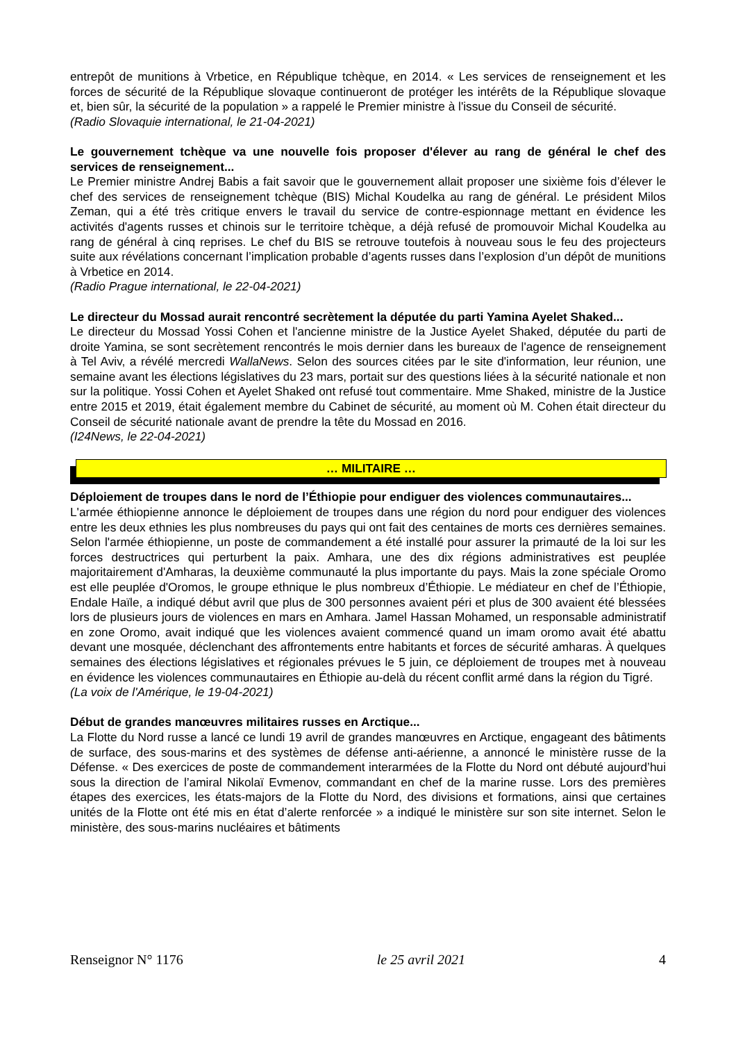entrepôt de munitions à Vrbetice, en République tchèque, en 2014. « Les services de renseignement et les forces de sécurité de la République slovaque continueront de protéger les intérêts de la République slovaque et, bien sûr, la sécurité de la population » a rappelé le Premier ministre à l'issue du Conseil de sécurité.
(Radio Slovaquie international, le 21-04-2021)
Le gouvernement tchèque va une nouvelle fois proposer d'élever au rang de général le chef des services de renseignement...
Le Premier ministre Andrej Babis a fait savoir que le gouvernement allait proposer une sixième fois d’élever le chef des services de renseignement tchèque (BIS) Michal Koudelka au rang de général. Le président Milos Zeman, qui a été très critique envers le travail du service de contre-espionnage mettant en évidence les activités d'agents russes et chinois sur le territoire tchèque, a déjà refusé de promouvoir Michal Koudelka au rang de général à cinq reprises. Le chef du BIS se retrouve toutefois à nouveau sous le feu des projecteurs suite aux révélations concernant l’implication probable d’agents russes dans l’explosion d’un dépôt de munitions à Vrbetice en 2014.
(Radio Prague international, le 22-04-2021)
Le directeur du Mossad aurait rencontré secrètement la députée du parti Yamina Ayelet Shaked...
Le directeur du Mossad Yossi Cohen et l'ancienne ministre de la Justice Ayelet Shaked, députée du parti de droite Yamina, se sont secrètement rencontrés le mois dernier dans les bureaux de l'agence de renseignement à Tel Aviv, a révélé mercredi WallaNews. Selon des sources citées par le site d'information, leur réunion, une semaine avant les élections législatives du 23 mars, portait sur des questions liées à la sécurité nationale et non sur la politique. Yossi Cohen et Ayelet Shaked ont refusé tout commentaire. Mme Shaked, ministre de la Justice entre 2015 et 2019, était également membre du Cabinet de sécurité, au moment où M. Cohen était directeur du Conseil de sécurité nationale avant de prendre la tête du Mossad en 2016.
(I24News, le 22-04-2021)
… MILITAIRE …
Déploiement de troupes dans le nord de l’Éthiopie pour endiguer des violences communautaires...
L'armée éthiopienne annonce le déploiement de troupes dans une région du nord pour endiguer des violences entre les deux ethnies les plus nombreuses du pays qui ont fait des centaines de morts ces dernières semaines. Selon l'armée éthiopienne, un poste de commandement a été installé pour assurer la primauté de la loi sur les forces destructrices qui perturbent la paix. Amhara, une des dix régions administratives est peuplée majoritairement d'Amharas, la deuxième communauté la plus importante du pays. Mais la zone spéciale Oromo est elle peuplée d'Oromos, le groupe ethnique le plus nombreux d’Éthiopie. Le médiateur en chef de l’Éthiopie, Endale Haïle, a indiqué début avril que plus de 300 personnes avaient péri et plus de 300 avaient été blessées lors de plusieurs jours de violences en mars en Amhara. Jamel Hassan Mohamed, un responsable administratif en zone Oromo, avait indiqué que les violences avaient commencé quand un imam oromo avait été abattu devant une mosquée, déclenchant des affrontements entre habitants et forces de sécurité amharas. À quelques semaines des élections législatives et régionales prévues le 5 juin, ce déploiement de troupes met à nouveau en évidence les violences communautaires en Éthiopie au-delà du récent conflit armé dans la région du Tigré.
(La voix de l'Amérique, le 19-04-2021)
Début de grandes manœuvres militaires russes en Arctique...
La Flotte du Nord russe a lancé ce lundi 19 avril de grandes manœuvres en Arctique, engageant des bâtiments de surface, des sous-marins et des systèmes de défense anti-aérienne, a annoncé le ministère russe de la Défense. « Des exercices de poste de commandement interarmées de la Flotte du Nord ont débuté aujourd’hui sous la direction de l’amiral Nikolaï Evmenov, commandant en chef de la marine russe. Lors des premières étapes des exercices, les états-majors de la Flotte du Nord, des divisions et formations, ainsi que certaines unités de la Flotte ont été mis en état d’alerte renforcée » a indiqué le ministère sur son site internet. Selon le ministère, des sous-marins nucléaires et bâtiments
Renseignor N° 1176 le 25 avril 2021 4